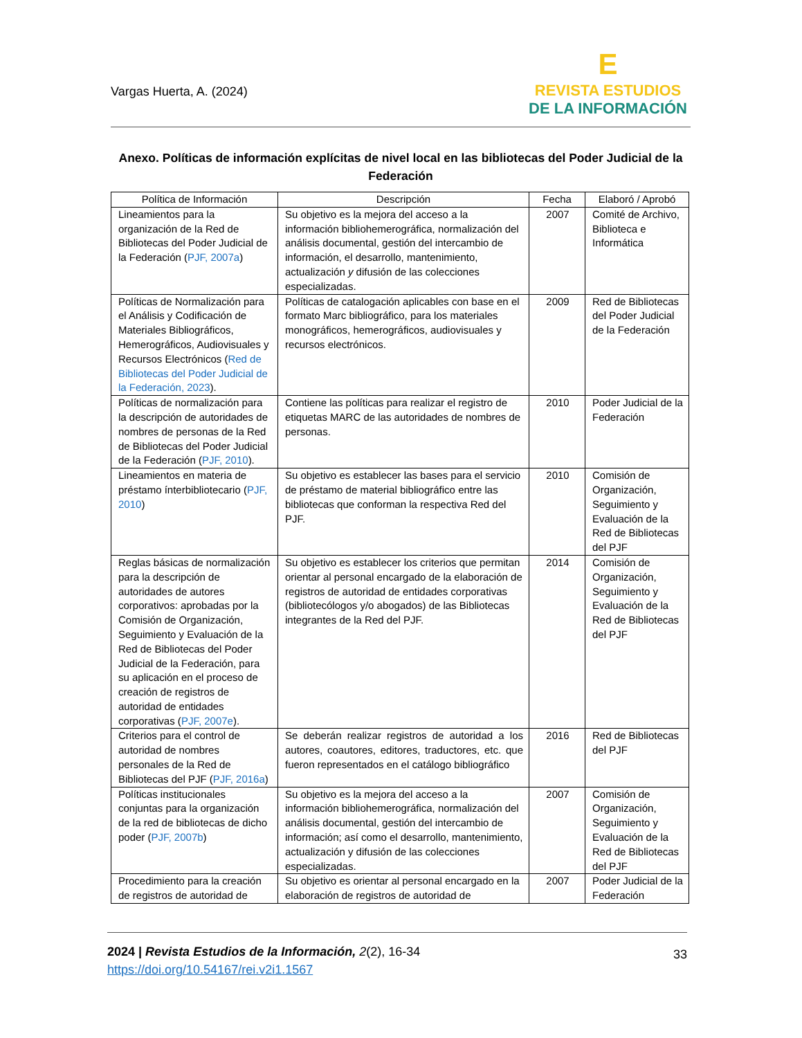Vargas Huerta, A. (2024)
E
REVISTA ESTUDIOS
DE LA INFORMACIÓN
Anexo. Políticas de información explícitas de nivel local en las bibliotecas del Poder Judicial de la Federación
| Política de Información | Descripción | Fecha | Elaboró / Aprobó |
| --- | --- | --- | --- |
| Lineamientos para la organización de la Red de Bibliotecas del Poder Judicial de la Federación ( PJF, 2007a ) | Su objetivo es la mejora del acceso a la información bibliohemerográfica, normalización del análisis documental, gestión del intercambio de información, el desarrollo, mantenimiento, actualización y difusión de las colecciones especializadas. | 2007 | Comité de Archivo, Biblioteca e Informática |
| Políticas de Normalización para el Análisis y Codificación de Materiales Bibliográficos, Hemerográficos, Audiovisuales y Recursos Electrónicos ( Red de Bibliotecas del Poder Judicial de la Federación, 2023 ). | Políticas de catalogación aplicables con base en el formato Marc bibliográfico, para los materiales monográficos, hemerográficos, audiovisuales y recursos electrónicos. | 2009 | Red de Bibliotecas del Poder Judicial de la Federación |
| Políticas de normalización para la descripción de autoridades de nombres de personas de la Red de Bibliotecas del Poder Judicial de la Federación ( PJF, 2010 ). | Contiene las políticas para realizar el registro de etiquetas MARC de las autoridades de nombres de personas. | 2010 | Poder Judicial de la Federación |
| Lineamientos en materia de préstamo ínterbibliotecario ( PJF, 2010 ) | Su objetivo es establecer las bases para el servicio de préstamo de material bibliográfico entre las bibliotecas que conforman la respectiva Red del PJF. | 2010 | Comisión de Organización, Seguimiento y Evaluación de la Red de Bibliotecas del PJF |
| Reglas básicas de normalización para la descripción de autoridades de autores corporativos: aprobadas por la Comisión de Organización, Seguimiento y Evaluación de la Red de Bibliotecas del Poder Judicial de la Federación, para su aplicación en el proceso de creación de registros de autoridad de entidades corporativas ( PJF, 2007e ). | Su objetivo es establecer los criterios que permitan orientar al personal encargado de la elaboración de registros de autoridad de entidades corporativas (bibliotecólogos y/o abogados) de las Bibliotecas integrantes de la Red del PJF. | 2014 | Comisión de Organización, Seguimiento y Evaluación de la Red de Bibliotecas del PJF |
| Criterios para el control de autoridad de nombres personales de la Red de Bibliotecas del PJF ( PJF, 2016a ) | Se deberán realizar registros de autoridad a los autores, coautores, editores, traductores, etc. que fueron representados en el catálogo bibliográfico | 2016 | Red de Bibliotecas del PJF |
| Políticas institucionales conjuntas para la organización de la red de bibliotecas de dicho poder ( PJF, 2007b ) | Su objetivo es la mejora del acceso a la información bibliohemerográfica, normalización del análisis documental, gestión del intercambio de información; así como el desarrollo, mantenimiento, actualización y difusión de las colecciones especializadas. | 2007 | Comisión de Organización, Seguimiento y Evaluación de la Red de Bibliotecas del PJF |
| Procedimiento para la creación de registros de autoridad de | Su objetivo es orientar al personal encargado en la elaboración de registros de autoridad de | 2007 | Poder Judicial de la Federación |
2024 | Revista Estudios de la Información, 2(2), 16-34
https://doi.org/10.54167/rei.v2i1.1567
33